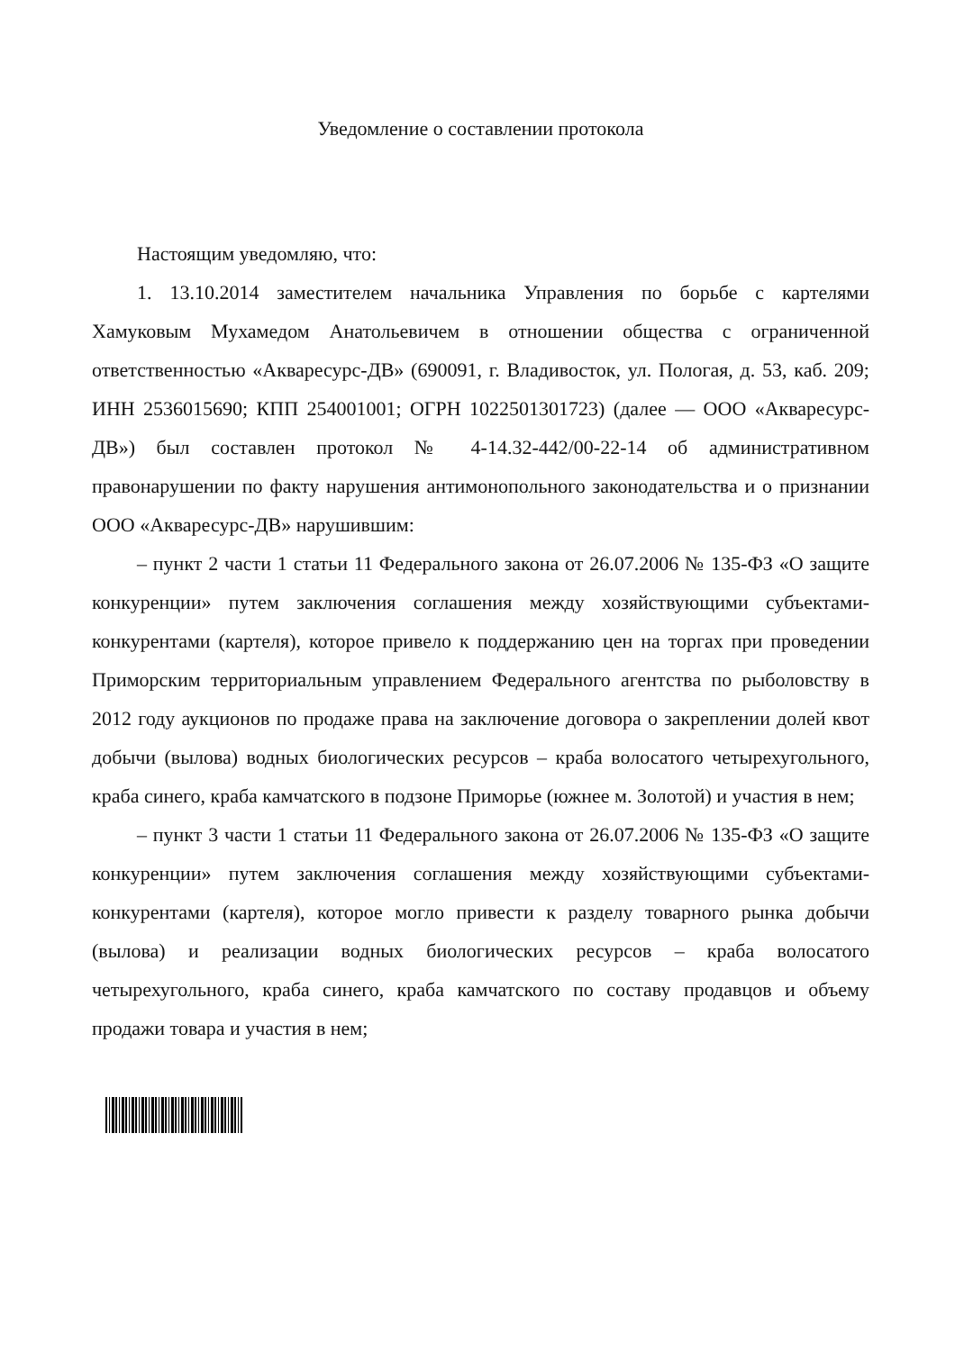Уведомление о составлении протокола
Настоящим уведомляю, что:
1. 13.10.2014 заместителем начальника Управления по борьбе с картелями Хамуковым Мухамедом Анатольевичем в отношении общества с ограниченной ответственностью «Акваресурс-ДВ» (690091, г. Владивосток, ул. Пологая, д. 53, каб. 209; ИНН 2536015690; КПП 254001001; ОГРН 1022501301723) (далее — ООО «Акваресурс-ДВ») был составлен протокол № 4-14.32-442/00-22-14 об административном правонарушении по факту нарушения антимонопольного законодательства и о признании ООО «Акваресурс-ДВ» нарушившим:
– пункт 2 части 1 статьи 11 Федерального закона от 26.07.2006 № 135-ФЗ «О защите конкуренции» путем заключения соглашения между хозяйствующими субъектами-конкурентами (картеля), которое привело к поддержанию цен на торгах при проведении Приморским территориальным управлением Федерального агентства по рыболовству в 2012 году аукционов по продаже права на заключение договора о закреплении долей квот добычи (вылова) водных биологических ресурсов – краба волосатого четырехугольного, краба синего, краба камчатского в подзоне Приморье (южнее м. Золотой) и участия в нем;
– пункт 3 части 1 статьи 11 Федерального закона от 26.07.2006 № 135-ФЗ «О защите конкуренции» путем заключения соглашения между хозяйствующими субъектами-конкурентами (картеля), которое могло привести к разделу товарного рынка добычи (вылова) и реализации водных биологических ресурсов – краба волосатого четырехугольного, краба синего, краба камчатского по составу продавцов и объему продажи товара и участия в нем;